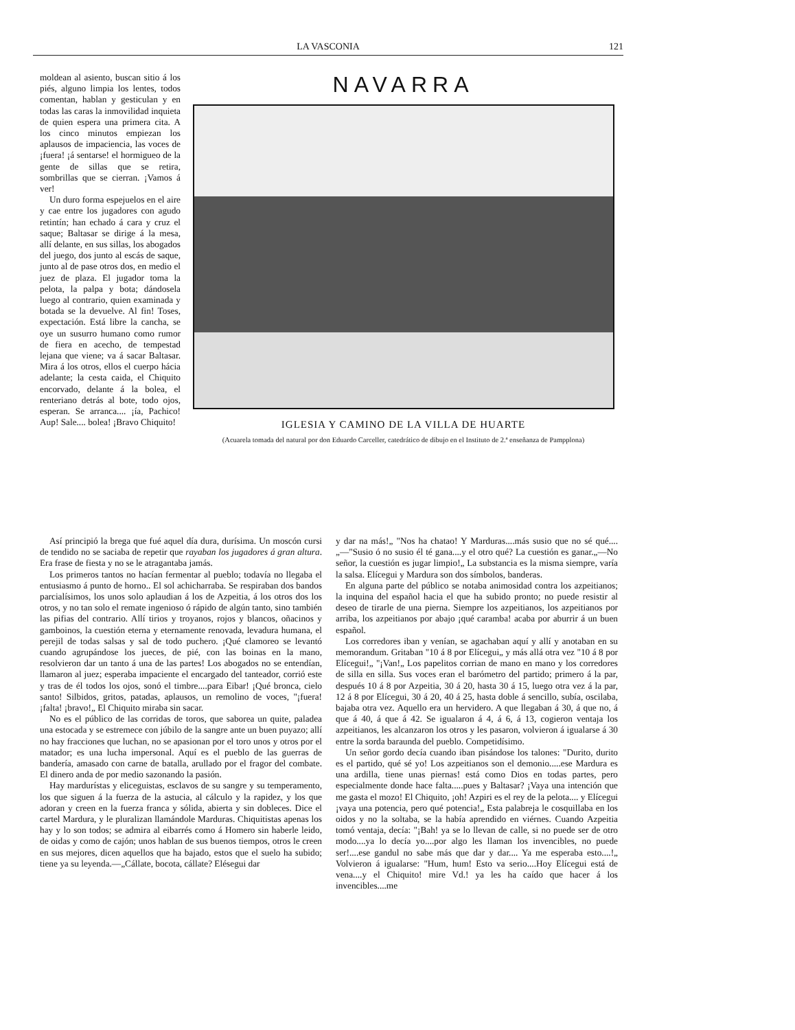LA VASCONIA 121
moldean al asiento, buscan sitio á los piés, alguno limpia los lentes, todos comentan, hablan y gesticulan y en todas las caras la inmovilidad inquieta de quien espera una primera cita. A los cinco minutos empiezan los aplausos de impaciencia, las voces de ¡fuera! ¡á sentarse! el hormigueo de la gente de sillas que se retira, sombrillas que se cierran. ¡Vamos á ver!
Un duro forma espejuelos en el aire y cae entre los jugadores con agudo retintín; han echado á cara y cruz el saque; Baltasar se dirige á la mesa, allí delante, en sus sillas, los abogados del juego, dos junto al escás de saque, junto al de pase otros dos, en medio el juez de plaza. El jugador toma la pelota, la palpa y bota; dándosela luego al contrario, quien examinada y botada se la devuelve. Al fin! Toses, expectación. Está libre la cancha, se oye un susurro humano como rumor de fiera en acecho, de tempestad lejana que viene; va á sacar Baltasar. Mira á los otros, ellos el cuerpo hácia adelante; la cesta caida, el Chiquito encorvado, delante á la bolea, el renteriano detrás al bote, todo ojos, esperan. Se arranca.... ¡ía, Pachico! Aup! Sale.... bolea! ¡Bravo Chiquito!
NAVARRA
IGLESIA Y CAMINO DE LA VILLA DE HUARTE
(Acuarela tomada del natural por don Eduardo Carceller, catedrático de dibujo en el Instituto de 2.ª enseñanza de Pampplona)
Así principió la brega que fué aquel día dura, durísima. Un moscón cursi de tendido no se saciaba de repetir que rayaban los jugadores á gran altura. Era frase de fiesta y no se le atragantaba jamás.
Los primeros tantos no hacían fermentar al pueblo; todavía no llegaba el entusiasmo á punto de horno.. El sol achicharraba. Se respiraban dos bandos parcialísimos, los unos solo aplaudian á los de Azpeitia, á los otros dos los otros, y no tan solo el remate ingenioso ó rápido de algún tanto, sino también las pifias del contrario. Allí tirios y troyanos, rojos y blancos, oñacinos y gamboinos, la cuestión eterna y eternamente renovada, levadura humana, el perejil de todas salsas y sal de todo puchero. ¡Qué clamoreo se levantó cuando agrupándose los jueces, de pié, con las boinas en la mano, resolvieron dar un tanto á una de las partes! Los abogados no se entendían, llamaron al juez; esperaba impaciente el encargado del tanteador, corrió este y tras de él todos los ojos, sonó el timbre....para Eibar! ¡Qué bronca, cielo santo! Silbidos, gritos, patadas, aplausos, un remolino de voces, "¡fuera! ¡falta! ¡bravo!„ El Chiquito miraba sin sacar.
No es el público de las corridas de toros, que saborea un quite, paladea una estocada y se estremece con júbilo de la sangre ante un buen puyazo; allí no hay fracciones que luchan, no se apasionan por el toro unos y otros por el matador; es una lucha impersonal. Aquí es el pueblo de las guerras de bandería, amasado con carne de batalla, arullado por el fragor del combate. El dinero anda de por medio sazonando la pasión.
Hay mardurístas y eliceguistas, esclavos de su sangre y su temperamento, los que siguen á la fuerza de la astucia, al cálculo y la rapidez, y los que adoran y creen en la fuerza franca y sólida, abierta y sin dobleces. Dice el cartel Mardura, y le pluralizan llamándole Marduras. Chiquitistas apenas los hay y lo son todos; se admira al eibarrés como á Homero sin haberle leido, de oidas y como de cajón; unos hablan de sus buenos tiempos, otros le creen en sus mejores, dicen aquellos que ha bajado, estos que el suelo ha subido; tiene ya su leyenda.—„Cállate, bocota, cállate? Elésegui dar
y dar na más!„ "Nos ha chatao! Y Marduras....más susio que no sé qué....„—"Susio ó no susio él té gana....y el otro qué? La cuestión es ganar.„—No señor, la cuestión es jugar limpio!„ La substancia es la misma siempre, varía la salsa. Elícegui y Mardura son dos símbolos, banderas.
En alguna parte del público se notaba animosidad contra los azpeitianos; la inquina del español hacia el que ha subido pronto; no puede resistir al deseo de tirarle de una pierna. Siempre los azpeitianos, los azpeitianos por arriba, los azpeitianos por abajo ¡qué caramba! acaba por aburrir á un buen español.
Los corredores iban y venían, se agachaban aquí y allí y anotaban en su memorandum. Gritaban "10 á 8 por Elícegui„ y más allá otra vez "10 á 8 por Elícegui!„ "¡Van!„ Los papelitos corrian de mano en mano y los corredores de silla en silla. Sus voces eran el barómetro del partido; primero á la par, después 10 á 8 por Azpeitia, 30 á 20, hasta 30 á 15, luego otra vez á la par, 12 á 8 por Elícegui, 30 á 20, 40 á 25, hasta doble á sencillo, subía, oscilaba, bajaba otra vez. Aquello era un hervidero. A que llegaban á 30, á que no, á que á 40, á que á 42. Se igualaron á 4, á 6, á 13, cogieron ventaja los azpeitianos, les alcanzaron los otros y les pasaron, volvieron á igualarse á 30 entre la sorda baraunda del pueblo. Competidísimo.
Un señor gordo decía cuando iban pisándose los talones: "Durito, durito es el partido, qué sé yo! Los azpeitianos son el demonio.....ese Mardura es una ardilla, tiene unas piernas! está como Dios en todas partes, pero especialmente donde hace falta.....pues y Baltasar? ¡Vaya una intención que me gasta el mozo! El Chiquito, ¡oh! Azpiri es el rey de la pelota.... y Elícegui ¡vaya una potencia, pero qué potencia!„ Esta palabreja le cosquillaba en los oidos y no la soltaba, se la había aprendido en viérnes. Cuando Azpeitia tomó ventaja, decía: "¡Bah! ya se lo llevan de calle, si no puede ser de otro modo....ya lo decía yo....por algo les llaman los invencibles, no puede ser!....ese gandul no sabe más que dar y dar.... Ya me esperaba esto....!„ Volvieron á igualarse: "Hum, hum! Esto va serio....Hoy Elícegui está de vena....y el Chiquito! mire Vd.! ya les ha caído que hacer á los invencibles....me